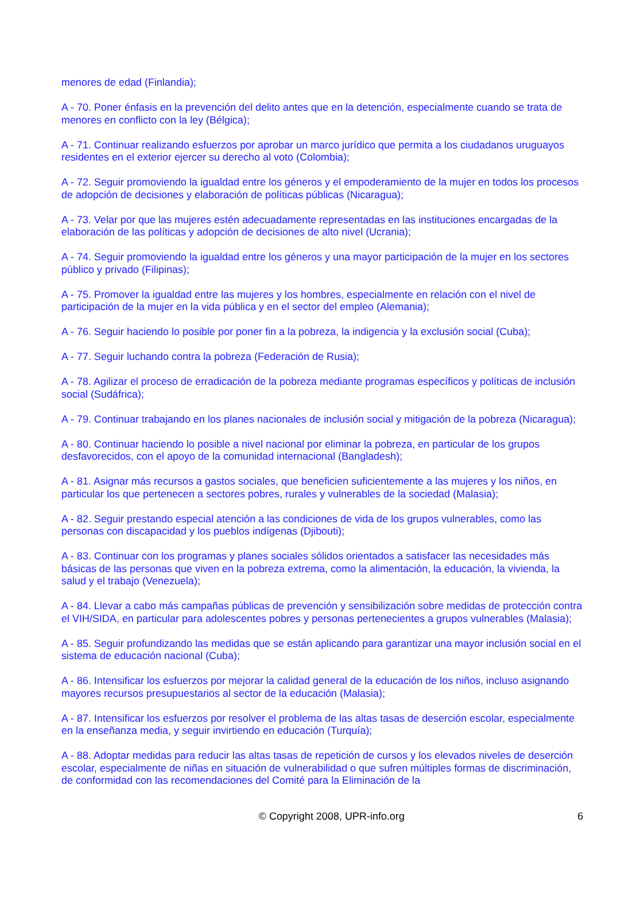menores de edad (Finlandia);
A - 70. Poner énfasis en la prevención del delito antes que en la detención, especialmente cuando se trata de menores en conflicto con la ley (Bélgica);
A - 71. Continuar realizando esfuerzos por aprobar un marco jurídico que permita a los ciudadanos uruguayos residentes en el exterior ejercer su derecho al voto (Colombia);
A - 72. Seguir promoviendo la igualdad entre los géneros y el empoderamiento de la mujer en todos los procesos de adopción de decisiones y elaboración de políticas públicas (Nicaragua);
A - 73. Velar por que las mujeres estén adecuadamente representadas en las instituciones encargadas de la elaboración de las políticas y adopción de decisiones de alto nivel (Ucrania);
A - 74. Seguir promoviendo la igualdad entre los géneros y una mayor participación de la mujer en los sectores público y privado (Filipinas);
A - 75. Promover la igualdad entre las mujeres y los hombres, especialmente en relación con el nivel de participación de la mujer en la vida pública y en el sector del empleo (Alemania);
A - 76. Seguir haciendo lo posible por poner fin a la pobreza, la indigencia y la exclusión social (Cuba);
A - 77. Seguir luchando contra la pobreza (Federación de Rusia);
A - 78. Agilizar el proceso de erradicación de la pobreza mediante programas específicos y políticas de inclusión social (Sudáfrica);
A - 79. Continuar trabajando en los planes nacionales de inclusión social y mitigación de la pobreza (Nicaragua);
A - 80. Continuar haciendo lo posible a nivel nacional por eliminar la pobreza, en particular de los grupos desfavorecidos, con el apoyo de la comunidad internacional (Bangladesh);
A - 81. Asignar más recursos a gastos sociales, que beneficien suficientemente a las mujeres y los niños, en particular los que pertenecen a sectores pobres, rurales y vulnerables de la sociedad (Malasia);
A - 82. Seguir prestando especial atención a las condiciones de vida de los grupos vulnerables, como las personas con discapacidad y los pueblos indígenas (Djibouti);
A - 83. Continuar con los programas y planes sociales sólidos orientados a satisfacer las necesidades más básicas de las personas que viven en la pobreza extrema, como la alimentación, la educación, la vivienda, la salud y el trabajo (Venezuela);
A - 84. Llevar a cabo más campañas públicas de prevención y sensibilización sobre medidas de protección contra el VIH/SIDA, en particular para adolescentes pobres y personas pertenecientes a grupos vulnerables (Malasia);
A - 85. Seguir profundizando las medidas que se están aplicando para garantizar una mayor inclusión social en el sistema de educación nacional (Cuba);
A - 86. Intensificar los esfuerzos por mejorar la calidad general de la educación de los niños, incluso asignando mayores recursos presupuestarios al sector de la educación (Malasia);
A - 87. Intensificar los esfuerzos por resolver el problema de las altas tasas de deserción escolar, especialmente en la enseñanza media, y seguir invirtiendo en educación (Turquía);
A - 88. Adoptar medidas para reducir las altas tasas de repetición de cursos y los elevados niveles de deserción escolar, especialmente de niñas en situación de vulnerabilidad o que sufren múltiples formas de discriminación, de conformidad con las recomendaciones del Comité para la Eliminación de la
© Copyright 2008, UPR-info.org 6